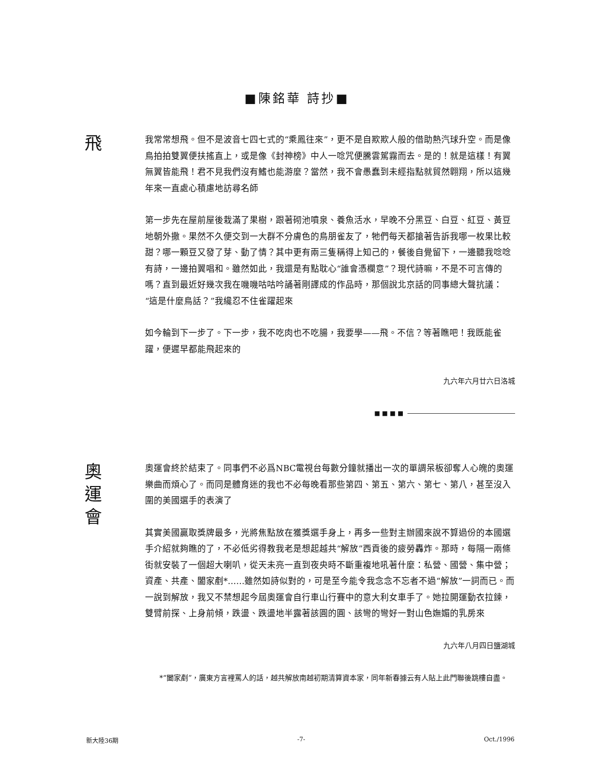■陳銘華 詩抄■
飛
我常常想飛。但不是波音七四七式的“乘鳳往來”，更不是自欺欺人般的借助熱汽球升空。而是像鳥拍拍雙翼便扶搖直上，或是像《封神榜》中人一唸咒便騰雲駕霧而去。是的！就是這樣！有翼無翼皆能飛！君不見我們沒有鰭也能游麼？當然，我不會愚蠢到未經指點就貿然翺翔，所以這幾年來一直處心積慮地訪尋名師
第一步先在屋前屋後栽滿了果樹，跟著砌池噴泉、養魚活水，早晚不分黑豆、白豆、紅豆、黃豆地朝外撒。果然不久便交到一大群不分膚色的鳥朋雀友了，牠們每天都搶著告訴我哪一枚果比較甜？哪一顆豆又發了芽、動了情？其中更有兩三隻稱得上知己的，餐後自覺留下，一邊聽我唸唸有詩，一邊拍翼唱和。雖然如此，我還是有點耽心“誰會憑欄意”？現代詩嘛，不是不可言傳的嗎？直到最近好幾次我在嘰嘰咕咕吟誦著剛譯成的作品時，那個說北京話的同事總大聲抗議：“這是什麼鳥話？”我纔忍不住雀躍起來
如今輪到下一步了。下一步，我不吃肉也不吃腸，我要學——飛。不信？等著瞧吧！我既能雀躍，便遲早都能飛起來的
九六年六月廿六日洛城
■ ■ ■ ■
奧
運
會
奧運會終於結束了。同事們不必爲NBC電視台每數分鐘就播出一次的單調呆板卻奪人心魄的奧運樂曲而煩心了。而同是體育迷的我也不必每晚看那些第四、第五、第六、第七、第八，甚至沒入圍的美國選手的表演了
其實美國贏取獎牌最多，光將焦點放在獲獎選手身上，再多一些對主辦國來說不算過份的本國選手介紹就夠瞧的了，不必低劣得教我老是想起越共“解放”西貢後的疲勞轟炸。那時，每隔一兩條街就安裝了一個超大喇叭，從天未亮一直到夜央時不斷重複地吼著什麼：私營、國營、集中營；資產、共產、闔家剷*……雖然如詩似對的，可是至今能令我念念不忘者不過“解放”一詞而已。而一說到解放，我又不禁想起今屆奧運會自行車山行賽中的意大利女車手了。她拉開運動衣拉鍊，雙臂前探、上身前傾，跌盪、跌盪地半露著該圓的圓、該彎的彎好一對山色嫵媚的乳房來
九六年八月四日鹽湖城
*“闔家剷”，廣東方言裡罵人的話，越共解放南越初期清算資本家，同年新春據云有人貼上此門聯後跳樓自盡。
新大陸36期 -7- Oct./1996